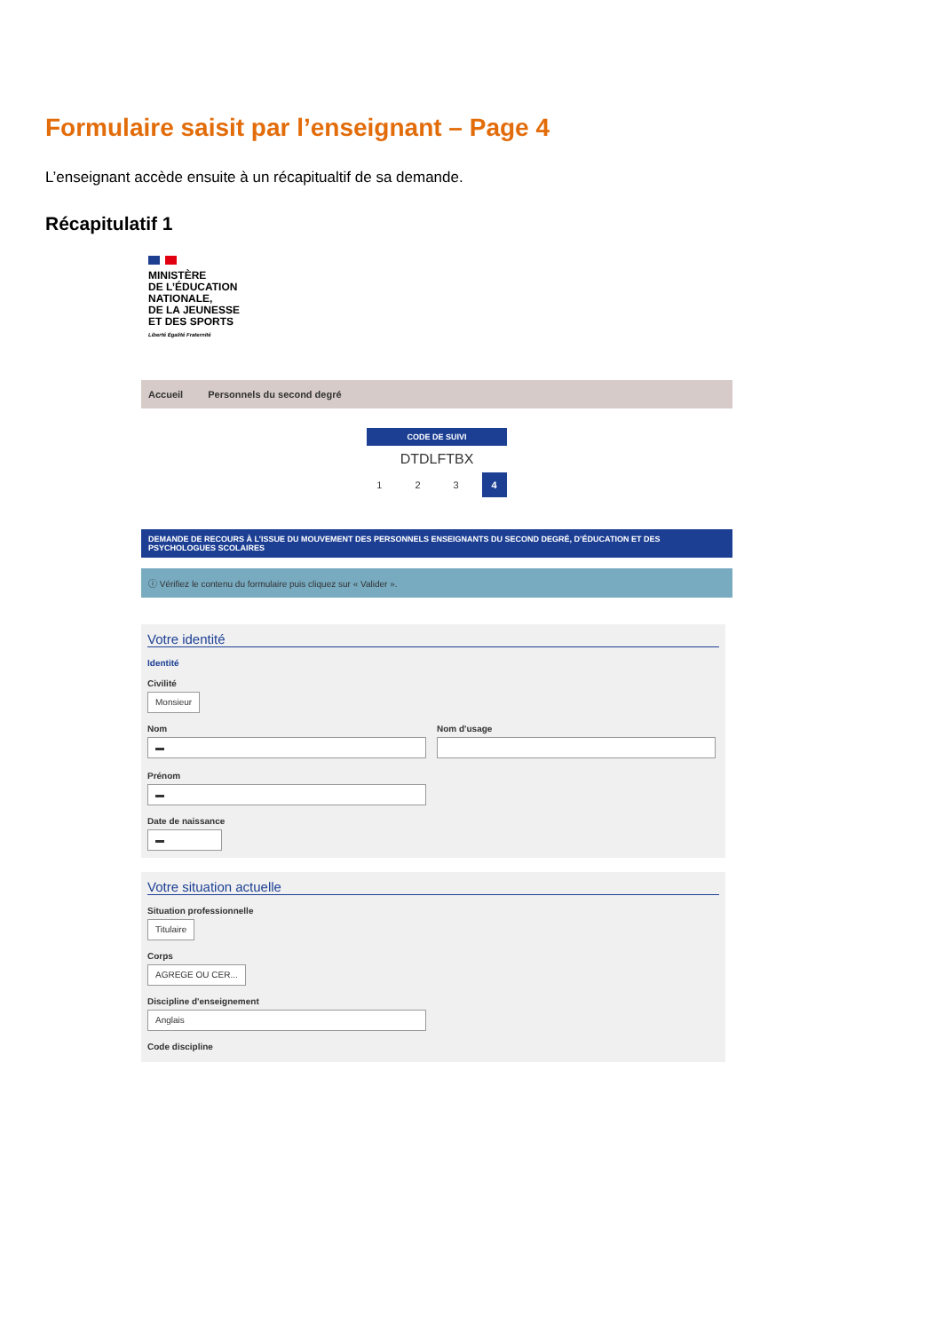Formulaire saisit par l’enseignant – Page 4
L’enseignant accède ensuite à un récapitualtif de sa demande.
Récapitulatif 1
MINISTÈRE
DE L’ÉDUCATION
NATIONALE,
DE LA JEUNESSE
ET DES SPORTS
Liberté Égalité Fraternité
Accueil Personnels du second degré
CODE DE SUIVI
DTDLFTBX
1 2 3 4
DEMANDE DE RECOURS À L’ISSUE DU MOUVEMENT DES PERSONNELS ENSEIGNANTS DU SECOND DEGRÉ, D’ÉDUCATION ET DES PSYCHOLOGUES SCOLAIRES
ⓘ Vérifiez le contenu du formulaire puis cliquez sur « Valider ».
Votre identité
Identité
Civilité
Monsieur
Nom
▬
Nom d'usage
Prénom
▬
Date de naissance
▬
Votre situation actuelle
Situation professionnelle
Titulaire
Corps
AGREGE OU CER...
Discipline d'enseignement
Anglais
Code discipline